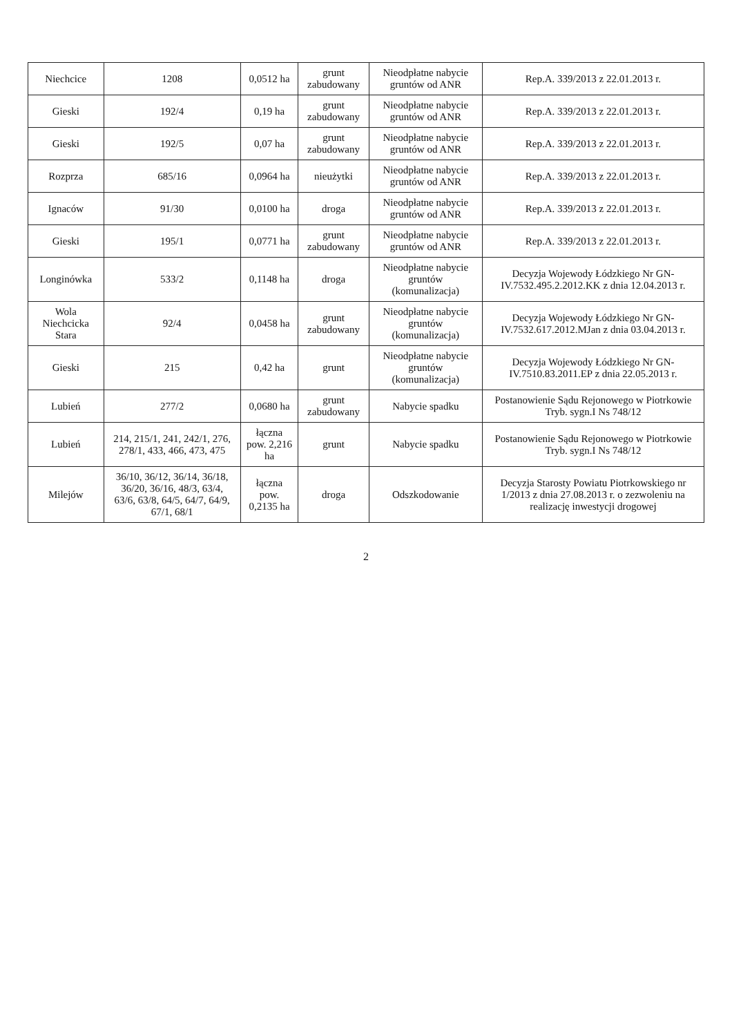| Niechcice | 1208 | 0,0512 ha | grunt zabudowany | Nieodpłatne nabycie gruntów od ANR | Rep.A. 339/2013 z 22.01.2013 r. |
| Gieski | 192/4 | 0,19 ha | grunt zabudowany | Nieodpłatne nabycie gruntów od ANR | Rep.A. 339/2013 z 22.01.2013 r. |
| Gieski | 192/5 | 0,07 ha | grunt zabudowany | Nieodpłatne nabycie gruntów od ANR | Rep.A. 339/2013 z 22.01.2013 r. |
| Rozprza | 685/16 | 0,0964 ha | nieużytki | Nieodpłatne nabycie gruntów od ANR | Rep.A. 339/2013 z 22.01.2013 r. |
| Ignaców | 91/30 | 0,0100 ha | droga | Nieodpłatne nabycie gruntów od ANR | Rep.A. 339/2013 z 22.01.2013 r. |
| Gieski | 195/1 | 0,0771 ha | grunt zabudowany | Nieodpłatne nabycie gruntów od ANR | Rep.A. 339/2013 z 22.01.2013 r. |
| Longinówka | 533/2 | 0,1148 ha | droga | Nieodpłatne nabycie gruntów (komunalizacja) | Decyzja Wojewody Łódzkiego Nr GN-IV.7532.495.2.2012.KK z dnia 12.04.2013 r. |
| Wola Niechcicka Stara | 92/4 | 0,0458 ha | grunt zabudowany | Nieodpłatne nabycie gruntów (komunalizacja) | Decyzja Wojewody Łódzkiego Nr GN-IV.7532.617.2012.MJan z dnia 03.04.2013 r. |
| Gieski | 215 | 0,42 ha | grunt | Nieodpłatne nabycie gruntów (komunalizacja) | Decyzja Wojewody Łódzkiego Nr GN-IV.7510.83.2011.EP z dnia 22.05.2013 r. |
| Lubień | 277/2 | 0,0680 ha | grunt zabudowany | Nabycie spadku | Postanowienie Sądu Rejonowego w Piotrkowie Tryb. sygn.I Ns 748/12 |
| Lubień | 214, 215/1, 241, 242/1, 276, 278/1, 433, 466, 473, 475 | łączna pow. 2,216 ha | grunt | Nabycie spadku | Postanowienie Sądu Rejonowego w Piotrkowie Tryb. sygn.I Ns 748/12 |
| Milejów | 36/10, 36/12, 36/14, 36/18, 36/20, 36/16, 48/3, 63/4, 63/6, 63/8, 64/5, 64/7, 64/9, 67/1, 68/1 | łączna pow. 0,2135 ha | droga | Odszkodowanie | Decyzja Starosty Powiatu Piotrkowskiego nr 1/2013 z dnia 27.08.2013 r. o zezwoleniu na realizację inwestycji drogowej |
2